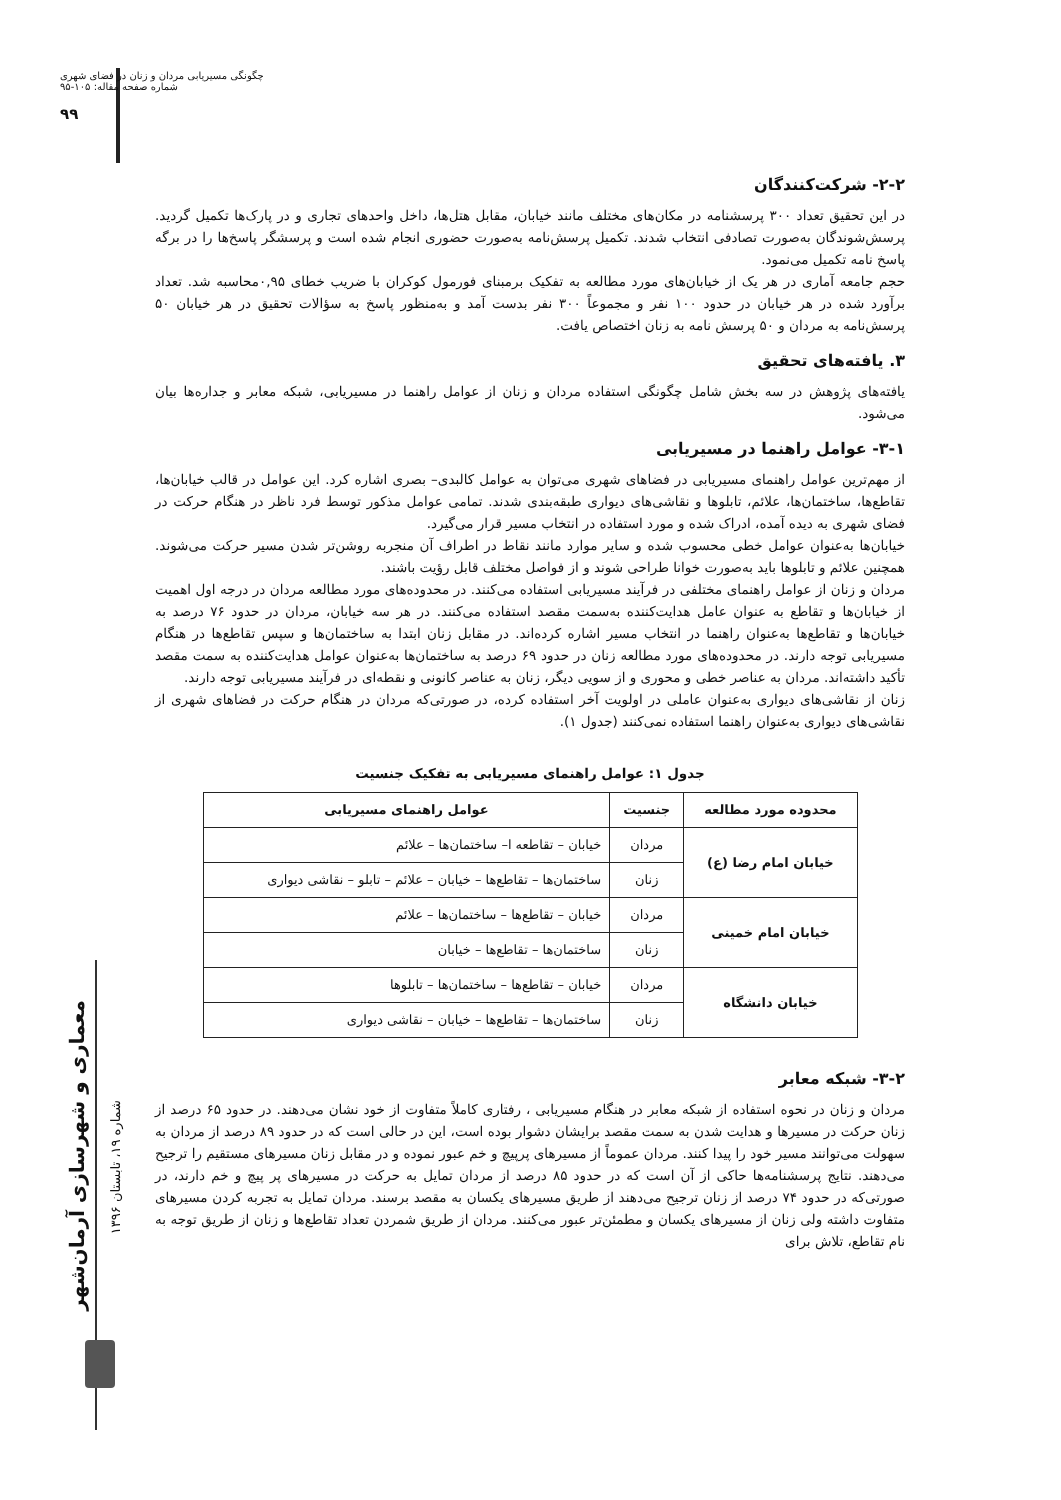چگونگی مسیریابی مردان و زنان در فضای شهری
شماره صفحه مقاله: ۱۰۵-۹۵
۹۹
معماری و شهرسازی آرمان‌شهر
شماره ۱۹، تابستان ۱۳۹۶
۲-۲- شرکت‌کنندگان
در این تحقیق تعداد ۳۰۰ پرسشنامه در مکان‌های مختلف مانند خیابان، مقابل هتل‌ها، داخل واحدهای تجاری و در پارک‌ها تکمیل گردید. پرسش‌شوندگان به‌صورت تصادفی انتخاب شدند. تکمیل پرسش‌نامه به‌صورت حضوری انجام شده است و پرسشگر پاسخ‌ها را در برگه پاسخ نامه تکمیل می‌نمود.
حجم جامعه آماری در هر یک از خیابان‌های مورد مطالعه به تفکیک برمبنای فورمول کوکران با ضریب خطای ۰,۹۵محاسبه شد. تعداد برآورد شده در هر خیابان در حدود ۱۰۰ نفر و مجموعاً ۳۰۰ نفر بدست آمد و به‌منظور پاسخ به سؤالات تحقیق در هر خیابان ۵۰ پرسش‌نامه به مردان و ۵۰ پرسش نامه به زنان اختصاص یافت.
۳. یافته‌های تحقیق
یافته‌های پژوهش در سه بخش شامل چگونگی استفاده مردان و زنان از عوامل راهنما در مسیریابی، شبکه معابر و جداره‌ها بیان می‌شود.
۳-۱- عوامل راهنما در مسیریابی
از مهم‌ترین عوامل راهنمای مسیریابی در فضاهای شهری می‌توان به عوامل کالبدی– بصری اشاره کرد. این عوامل در قالب خیابان‌ها، تقاطع‌ها، ساختمان‌ها، علائم، تابلوها و نقاشی‌های دیواری طبقه‌بندی شدند. تمامی عوامل مذکور توسط فرد ناظر در هنگام حرکت در فضای شهری به دیده آمده، ادراک شده و مورد استفاده در انتخاب مسیر قرار می‌گیرد.
خیابان‌ها به‌عنوان عوامل خطی محسوب شده و سایر موارد مانند نقاط در اطراف آن منجربه روشن‌تر شدن مسیر حرکت می‌شوند. همچنین علائم و تابلوها باید به‌صورت خوانا طراحی شوند و از فواصل مختلف قابل رؤیت باشند.
مردان و زنان از عوامل راهنمای مختلفی در فرآیند مسیریابی استفاده می‌کنند. در محدوده‌های مورد مطالعه مردان در درجه اول اهمیت از خیابان‌ها و تقاطع به عنوان عامل هدایت‌کننده به‌سمت مقصد استفاده می‌کنند. در هر سه خیابان، مردان در حدود ۷۶ درصد به خیابان‌ها و تقاطع‌ها به‌عنوان راهنما در انتخاب مسیر اشاره کرده‌اند. در مقابل زنان ابتدا به ساختمان‌ها و سپس تقاطع‌ها در هنگام مسیریابی توجه دارند. در محدوده‌های مورد مطالعه زنان در حدود ۶۹ درصد به ساختمان‌ها به‌عنوان عوامل هدایت‌کننده به سمت مقصد تأکید داشته‌اند. مردان به عناصر خطی و محوری و از سویی دیگر، زنان به عناصر کانونی و نقطه‌ای در فرآیند مسیریابی توجه دارند.
زنان از نقاشی‌های دیواری به‌عنوان عاملی در اولویت آخر استفاده کرده، در صورتی‌که مردان در هنگام حرکت در فضاهای شهری از نقاشی‌های دیواری به‌عنوان راهنما استفاده نمی‌کنند (جدول ۱).
جدول ۱: عوامل راهنمای مسیریابی به تفکیک جنسیت
| محدوده مورد مطالعه | جنسیت | عوامل راهنمای مسیریابی |
| --- | --- | --- |
| خیابان امام رضا (ع) | مردان | خیابان – تقاطعه ا– ساختمان‌ها – علائم |
| | زنان | ساختمان‌ها – تقاطع‌ها – خیابان – علائم – تابلو – نقاشی دیواری |
| خیابان امام خمینی | مردان | خیابان – تقاطع‌ها – ساختمان‌ها – علائم |
| | زنان | ساختمان‌ها – تقاطع‌ها – خیابان |
| خیابان دانشگاه | مردان | خیابان – تقاطع‌ها – ساختمان‌ها – تابلوها |
| | زنان | ساختمان‌ها – تقاطع‌ها – خیابان – نقاشی دیواری |
۳-۲- شبکه معابر
مردان و زنان در نحوه استفاده از شبکه معابر در هنگام مسیریابی ، رفتاری کاملاً متفاوت از خود نشان می‌دهند. در حدود ۶۵ درصد از زنان حرکت در مسیرها و هدایت شدن به سمت مقصد برایشان دشوار بوده است، این در حالی است که در حدود ۸۹ درصد از مردان به سهولت می‌توانند مسیر خود را پیدا کنند. مردان عموماً از مسیرهای پرپیچ و خم عبور نموده و در مقابل زنان مسیرهای مستقیم را ترجیح می‌دهند. نتایج پرسشنامه‌ها حاکی از آن است که در حدود ۸۵ درصد از مردان تمایل به حرکت در مسیرهای پر پیچ و خم دارند، در صورتی‌که در حدود ۷۴ درصد از زنان ترجیح می‌دهند از طریق مسیرهای یکسان به مقصد برسند. مردان تمایل به تجربه کردن مسیرهای متفاوت داشته ولی زنان از مسیرهای یکسان و مطمئن‌تر عبور می‌کنند. مردان از طریق شمردن تعداد تقاطع‌ها و زنان از طریق توجه به نام تقاطع، تلاش برای